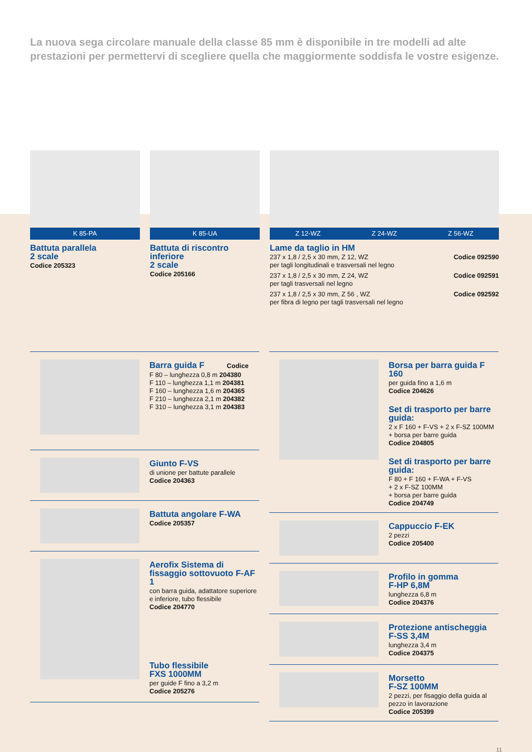La nuova sega circolare manuale della classe 85 mm è disponibile in tre modelli ad alte prestazioni per permettervi di scegliere quella che maggiormente soddisfa le vostre esigenze.
K 85-PA
Battuta parallela
2 scale
Codice 205323
K 85-UA
Battuta di riscontro inferiore
2 scale
Codice 205166
Z 12-WZ Z 24-WZ Z 56-WZ
Lame da taglio in HM
237 x 1,8 / 2,5 x 30 mm, Z 12, WZ Codice 092590
per tagli longitudinali e trasversali nel legno
237 x 1,8 / 2,5 x 30 mm, Z 24, WZ Codice 092591
per tagli trasversali nel legno
237 x 1,8 / 2,5 x 30 mm, Z 56 , WZ Codice 092592
per fibra di legno per tagli trasversali nel legno
Barra guida F Codice
F 80 – lunghezza 0,8 m 204380
F 110 – lunghezza 1,1 m 204381
F 160 – lunghezza 1,6 m 204365
F 210 – lunghezza 2,1 m 204382
F 310 – lunghezza 3,1 m 204383
Giunto F-VS
di unione per battute parallele
Codice 204363
Battuta angolare F-WA
Codice 205357
Aerofix Sistema di fissaggio sottovuoto F-AF 1
con barra guida, adattatore superiore e inferiore, tubo flessibile
Codice 204770
Tubo flessibile
FXS 1000MM
per guide F fino a 3,2 m
Codice 205276
Borsa per barra guida F 160
per guida fino a 1,6 m
Codice 204626
Set di trasporto per barre guida:
2 x F 160 + F-VS + 2 x F-SZ 100MM
+ borsa per barre guida
Codice 204805
Set di trasporto per barre guida:
F 80 + F 160 + F-WA + F-VS
+ 2 x F-SZ 100MM
+ borsa per barre guida
Codice 204749
Cappuccio F-EK
2 pezzi
Codice 205400
Profilo in gomma
F-HP 6,8M
lunghezza 6,8 m
Codice 204376
Protezione antischeggia
F-SS 3,4M
lunghezza 3,4 m
Codice 204375
Morsetto
F-SZ 100MM
2 pezzi, per fisaggio della guida al pezzo in lavorazione
Codice 205399
11